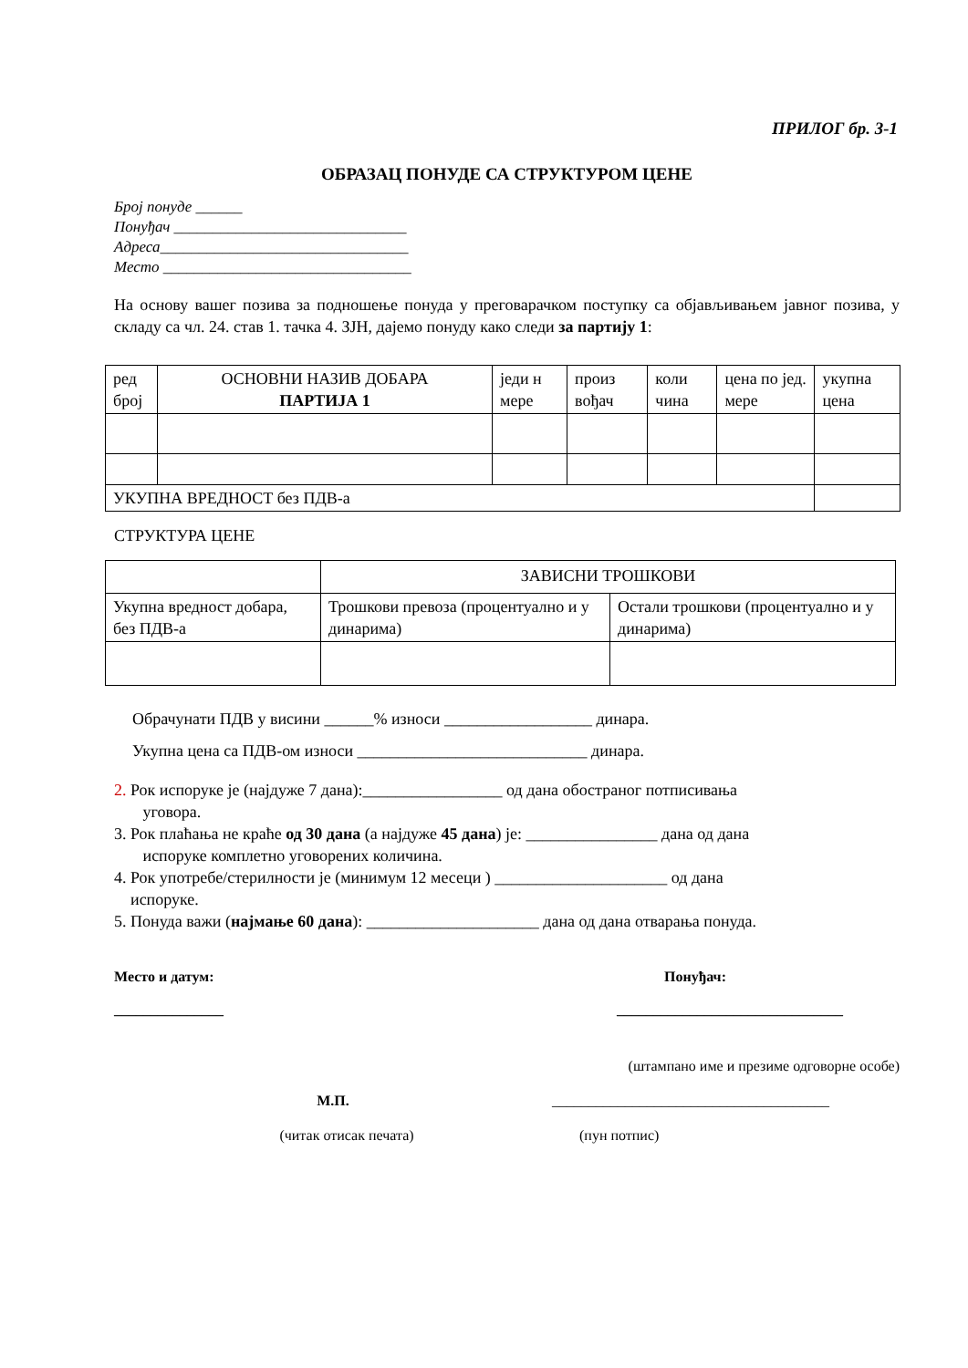ПРИЛОГ бр. 3-1
ОБРАЗАЦ ПОНУДЕ СА СТРУКТУРОМ ЦЕНЕ
Број понуде ______
Понуђач ______________________________
Адреса________________________________
Место ________________________________
На основу вашег позива за подношење понуда у преговарачком поступку са објављивањем јавног позива, у складу са чл. 24. став 1. тачка 4. ЗЈН, дајемо понуду како следи за партију 1:
| ред број | ОСНОВНИ НАЗИВ ДОБАРА ПАРТИЈА 1 | једи н мере | произ вођач | коли чина | цена по јед. мере | укупна цена |
| УКУПНА ВРЕДНОСТ без ПДВ-а | | | | | | |
СТРУКТУРА ЦЕНЕ
| | ЗАВИСНИ ТРОШКОВИ | |
| Укупна вредност добара, без ПДВ-а | Трошкови превоза (процентуално и у динарима) | Остали трошкови (процентуално и у динарима) |
Обрачунати ПДВ у висини ______% износи __________________ динара.
Укупна цена са ПДВ-ом износи ____________________________ динара.
2. Рок испоруке је (најдуже 7 дана):_________________ од дана обостраног потписивања
уговора.
3. Рок плаћања не краће од 30 дана (а најдуже 45 дана) је: ________________ дана од дана
испоруке комплетно уговорених количина.
4. Рок употребе/стерилности је (минимум 12 месеци ) _____________________ од дана
испоруке.
5. Понуда важи (најмање 60 дана): _____________________ дана од дана отварања понуда.
Место и датум:
_______________
Понуђач:
_______________________________
(штампано име и презиме одговорне особе)
М.П. ______________________________________
(читак отисак печата) (пун потпис)